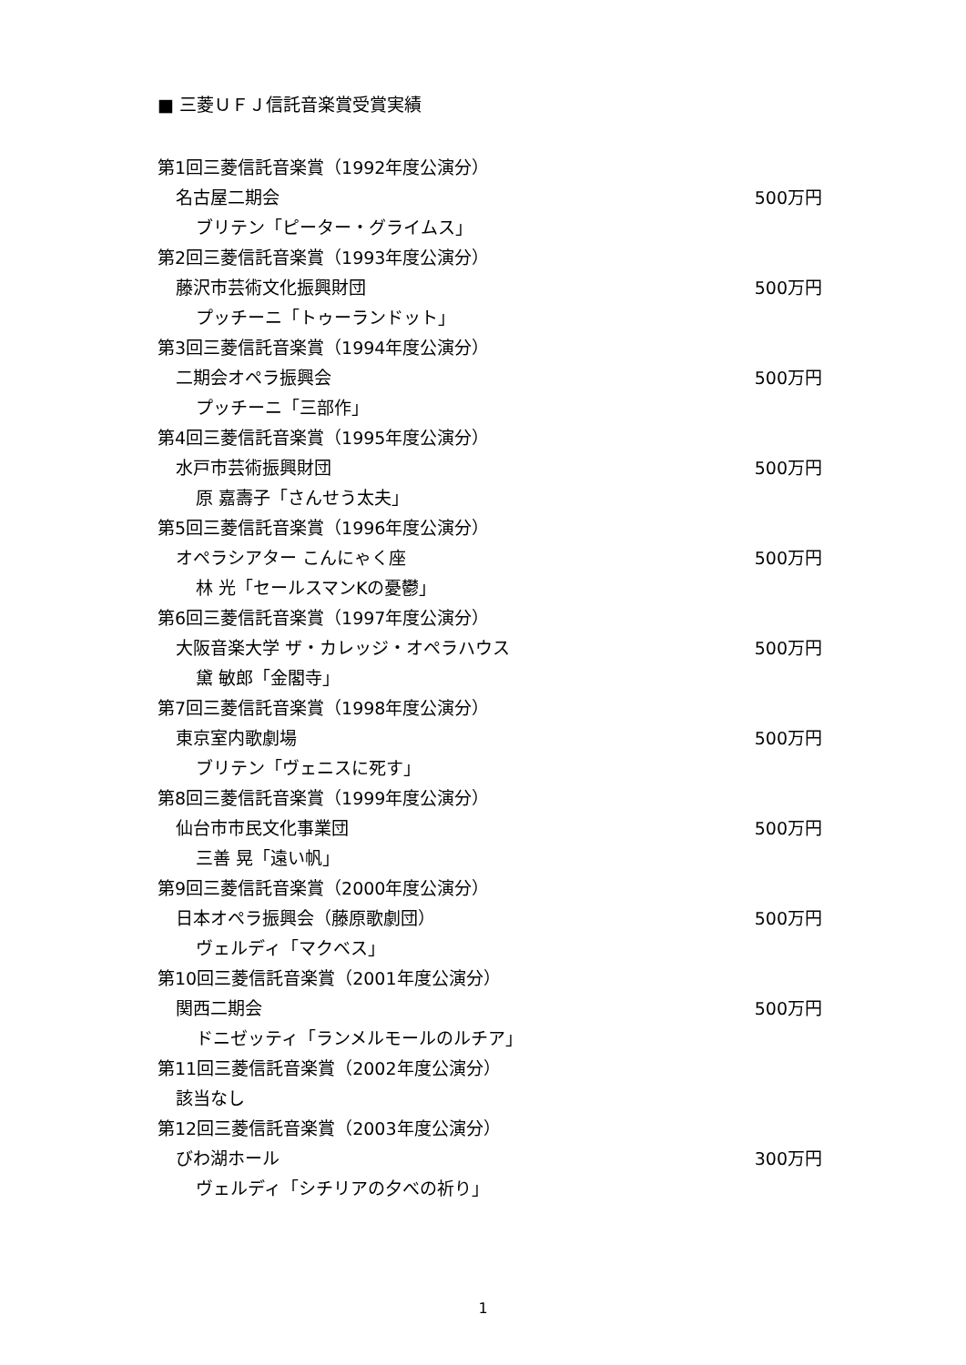■ 三菱ＵＦＪ信託音楽賞受賞実績
第1回三菱信託音楽賞（1992年度公演分）
名古屋二期会 500万円
ブリテン「ピーター・グライムス」
第2回三菱信託音楽賞（1993年度公演分）
藤沢市芸術文化振興財団 500万円
プッチーニ「トゥーランドット」
第3回三菱信託音楽賞（1994年度公演分）
二期会オペラ振興会 500万円
プッチーニ「三部作」
第4回三菱信託音楽賞（1995年度公演分）
水戸市芸術振興財団 500万円
原 嘉壽子「さんせう太夫」
第5回三菱信託音楽賞（1996年度公演分）
オペラシアター こんにゃく座 500万円
林 光「セールスマンKの憂鬱」
第6回三菱信託音楽賞（1997年度公演分）
大阪音楽大学 ザ・カレッジ・オペラハウス 500万円
黛 敏郎「金閣寺」
第7回三菱信託音楽賞（1998年度公演分）
東京室内歌劇場 500万円
ブリテン「ヴェニスに死す」
第8回三菱信託音楽賞（1999年度公演分）
仙台市市民文化事業団 500万円
三善 晃「遠い帆」
第9回三菱信託音楽賞（2000年度公演分）
日本オペラ振興会（藤原歌劇団） 500万円
ヴェルディ「マクベス」
第10回三菱信託音楽賞（2001年度公演分）
関西二期会 500万円
ドニゼッティ「ランメルモールのルチア」
第11回三菱信託音楽賞（2002年度公演分）
該当なし
第12回三菱信託音楽賞（2003年度公演分）
びわ湖ホール 300万円
ヴェルディ「シチリアの夕べの祈り」
1